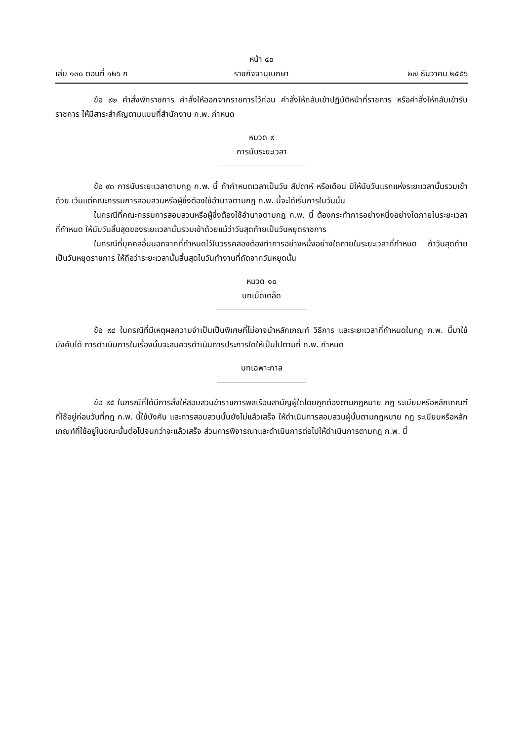หน้า ๔๐
เล่ม ๑๓๐ ตอนที่ ๑๒๖ ก ราชกิจจานุเบกษา ๒๗ ธันวาคม ๒๕๕๖
ข้อ ๙๒ คำสั่งพักราชการ คำสั่งให้ออกจากราชการไว้ก่อน คำสั่งให้กลับเข้าปฏิบัติหน้าที่ราชการ หรือคำสั่งให้กลับเข้ารับราชการ ให้มีสาระสำคัญตามแบบที่สำนักงาน ก.พ. กำหนด
หมวด ๙
การนับระยะเวลา
ข้อ ๙๓ การนับระยะเวลาตามกฎ ก.พ. นี้ ถ้ากำหนดเวลาเป็นวัน สัปดาห์ หรือเดือน มิให้นับวันแรกแห่งระยะเวลานั้นรวมเข้าด้วย เว้นแต่คณะกรรมการสอบสวนหรือผู้ซึ่งต้องใช้อำนาจตามกฎ ก.พ. นี้จะได้เริ่มการในวันนั้น
ในกรณีที่คณะกรรมการสอบสวนหรือผู้ซึ่งต้องใช้อำนาจตามกฎ ก.พ. นี้ ต้องกระทำการอย่างหนึ่งอย่างใดภายในระยะเวลาที่กำหนด ให้นับวันสิ้นสุดของระยะเวลานั้นรวมเข้าด้วยแม้ว่าวันสุดท้ายเป็นวันหยุดราชการ
ในกรณีที่บุคคลอื่นนอกจากที่กำหนดไว้ในวรรคสองต้องทำการอย่างหนึ่งอย่างใดภายในระยะเวลาที่กำหนด ถ้าวันสุดท้ายเป็นวันหยุดราชการ ให้ถือว่าระยะเวลานั้นสิ้นสุดในวันทำงานที่ถัดจากวันหยุดนั้น
หมวด ๑๐
บทเบ็ดเตล็ด
ข้อ ๙๔ ในกรณีที่มีเหตุผลความจำเป็นเป็นพิเศษที่ไม่อาจนำหลักเกณฑ์ วิธีการ และระยะเวลาที่กำหนดในกฎ ก.พ. นี้มาใช้บังคับได้ การดำเนินการในเรื่องนั้นจะสมควรดำเนินการประการใดให้เป็นไปตามที่ ก.พ. กำหนด
บทเฉพาะกาล
ข้อ ๙๕ ในกรณีที่ได้มีการสั่งให้สอบสวนข้าราชการพลเรือนสามัญผู้ใดโดยถูกต้องตามกฎหมาย กฎ ระเบียบหรือหลักเกณฑ์ที่ใช้อยู่ก่อนวันที่กฎ ก.พ. นี้ใช้บังคับ และการสอบสวนนั้นยังไม่แล้วเสร็จ ให้ดำเนินการสอบสวนผู้นั้นตามกฎหมาย กฎ ระเบียบหรือหลักเกณฑ์ที่ใช้อยู่ในขณะนั้นต่อไปจนกว่าจะแล้วเสร็จ ส่วนการพิจารณาและดำเนินการต่อไปให้ดำเนินการตามกฎ ก.พ. นี้